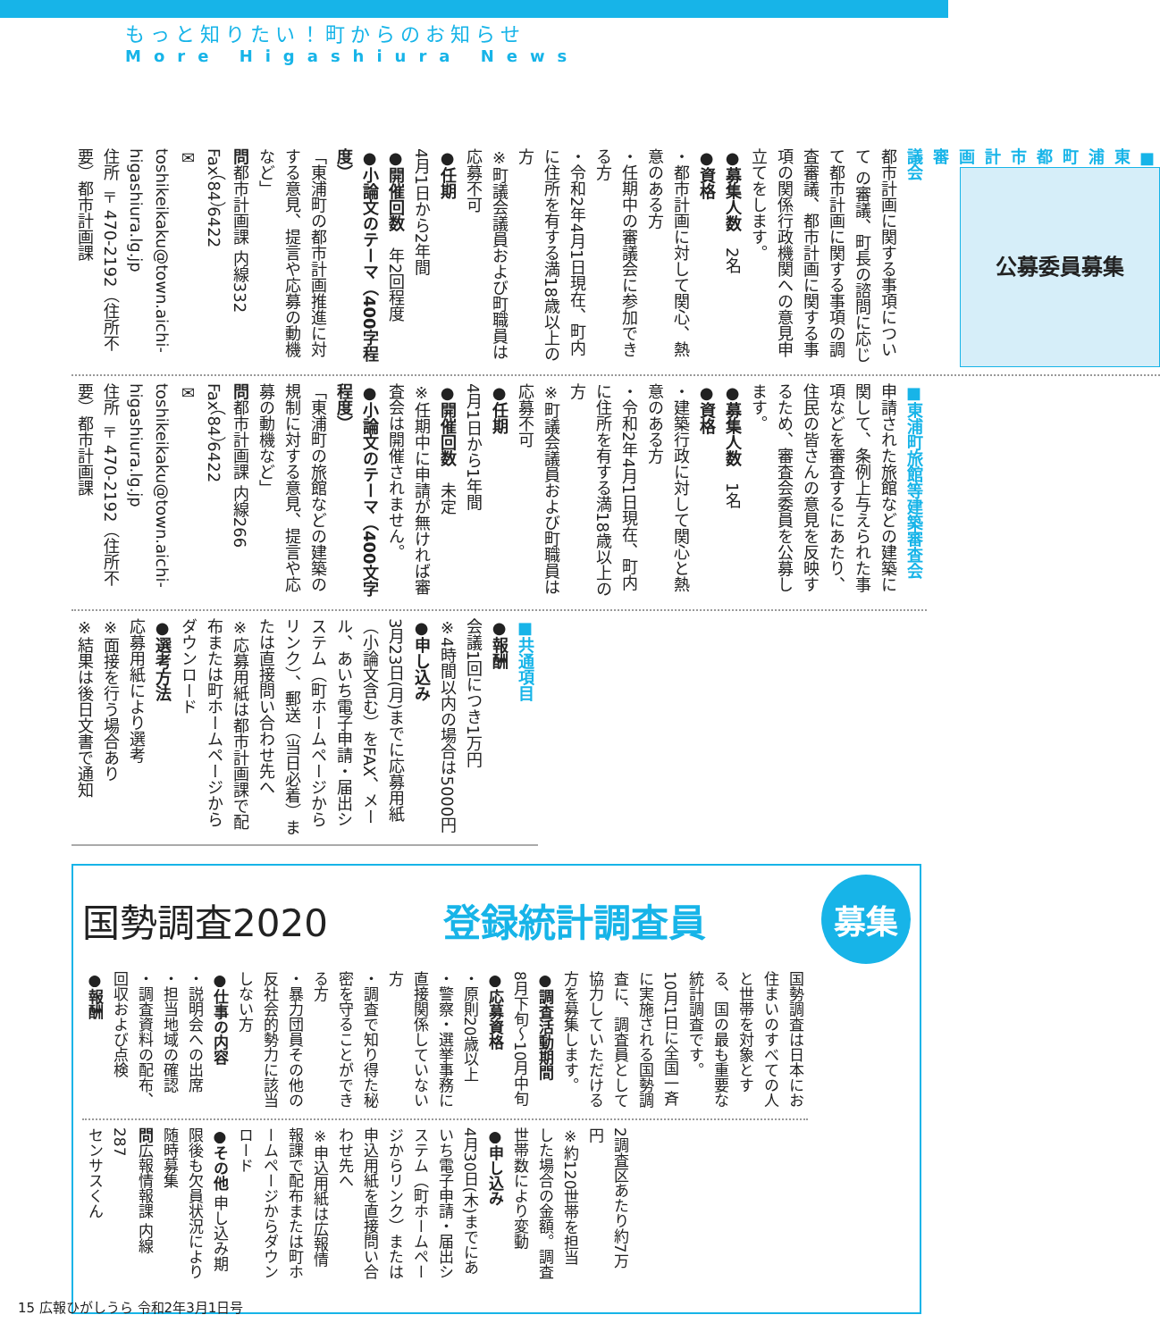もっと知りたい！町からのお知らせ
More Higashiura News
公募委員募集
■東浦町都市計画審議会
都市計画に関する事項について の審議、町長の諮問に応じて都市計画に関する事項の調査審議、都市計画に関する事項の関係行政機関への意見申立てをします。
●募集人数　2名
●資格
・都市計画に対して関心、熱意のある方
・任期中の審議会に参加できる方
・令和2年4月1日現在、町内に住所を有する満18歳以上の方
※町議会議員および町職員は応募不可
●任期
4月1日から2年間
●開催回数　年2回程度
●小論文のテーマ（400字程度）
「東浦町の都市計画推進に対する意見、提言や応募の動機など」
問都市計画課 内線332
Fax（84）6422
✉ toshikeikaku@town.aichi-higashiura.lg.jp
住所 〒470-2192（住所不要）都市計画課
■東浦町旅館等建築審査会
申請された旅館などの建築に関して、条例上与えられた事項などを審査するにあたり、住民の皆さんの意見を反映するため、審査会委員を公募します。
●募集人数　1名
●資格
・建築行政に対して関心と熱意のある方
・令和2年4月1日現在、町内に住所を有する満18歳以上の方
※町議会議員および町職員は応募不可
●任期
4月1日から1年間
●開催回数　未定
※任期中に申請が無ければ審査会は開催されません。
●小論文のテーマ（400文字程度）
「東浦町の旅館などの建築の規制に対する意見、提言や応募の動機など」
問都市計画課 内線266
Fax（84）6422
✉ toshikeikaku@town.aichi-higashiura.lg.jp
住所 〒470-2192（住所不要）都市計画課
■共通項目
●報酬
会議1回につき1万円
※4時間以内の場合は5000円
●申し込み
3月23日(月)までに応募用紙（小論文含む）をFAX、メール、あいち電子申請・届出システム（町ホームページからリンク）、郵送（当日必着）または直接問い合わせ先へ
※応募用紙は都市計画課で配布または町ホームページからダウンロード
●選考方法
応募用紙により選考
※面接を行う場合あり
※結果は後日文書で通知
国勢調査2020 登録統計調査員 募集
国勢調査は日本にお住まいのすべての人と世帯を対象とする、国の最も重要な統計調査です。
10月1日に全国一斉に実施される国勢調査に、調査員として協力していただける方を募集します。
●調査活動期間
8月下旬～10月中旬
●応募資格
・原則20歳以上
・警察・選挙事務に直接関係していない方
・調査で知り得た秘密を守ることができる方
・暴力団員その他の反社会的勢力に該当しない方
●仕事の内容
・説明会への出席
・担当地域の確認
・調査資料の配布、回収および点検
●報酬
2調査区あたり約7万円
※約120世帯を担当した場合の金額。調査世帯数により変動
●申し込み
4月30日(木)までにあいち電子申請・届出システム（町ホームページからリンク）または申込用紙を直接問い合わせ先へ
※申込用紙は広報情報課で配布または町ホームページからダウンロード
●その他 申し込み期限後も欠員状況により随時募集
問広報情報課 内線287
センサスくん
15 広報ひがしうら 令和2年3月1日号